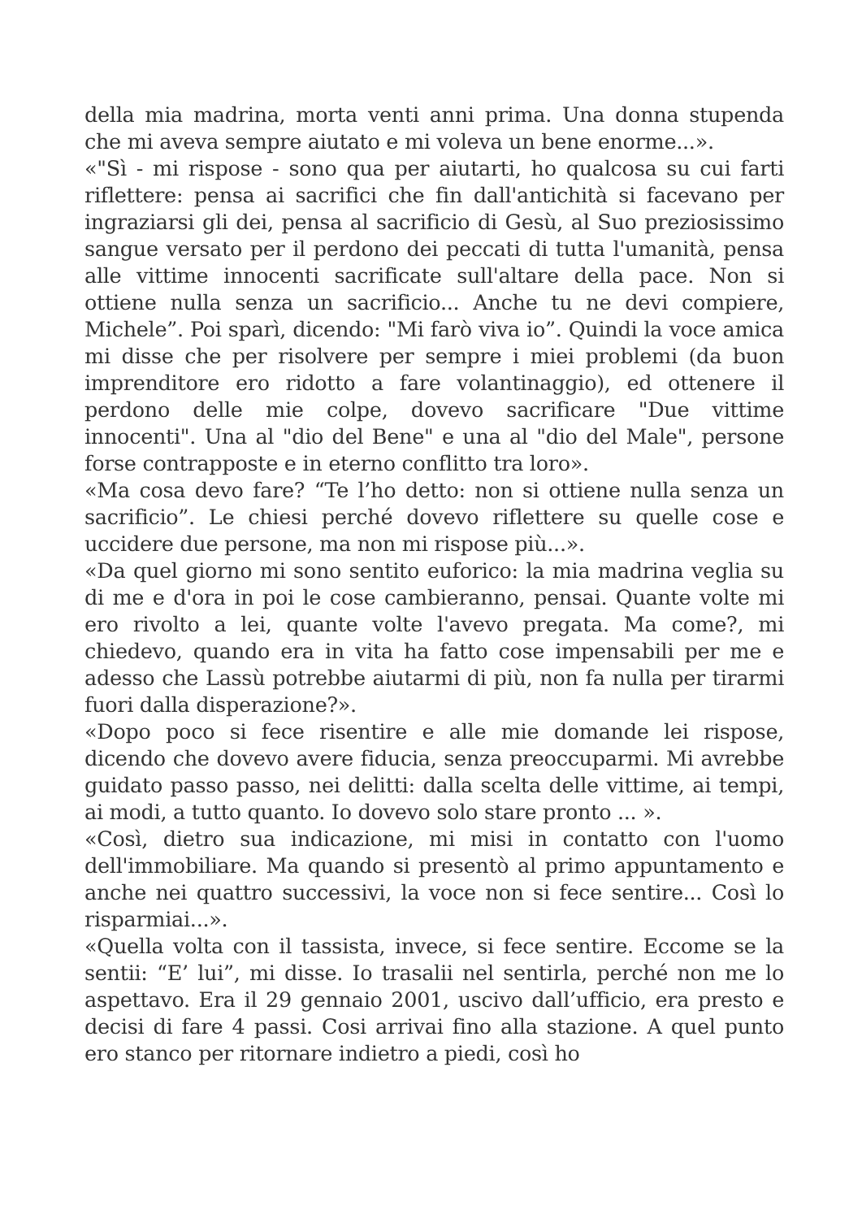della mia madrina, morta venti anni prima. Una donna stupenda che mi aveva sempre aiutato e mi voleva un bene enorme...».
«"Sì - mi rispose - sono qua per aiutarti, ho qualcosa su cui farti riflettere: pensa ai sacrifici che fin dall'antichità si facevano per ingraziarsi gli dei, pensa al sacrificio di Gesù, al Suo preziosissimo sangue versato per il perdono dei peccati di tutta l'umanità, pensa alle vittime innocenti sacrificate sull'altare della pace. Non si ottiene nulla senza un sacrificio... Anche tu ne devi compiere, Michele”. Poi sparì, dicendo: "Mi farò viva io”. Quindi la voce amica mi disse che per risolvere per sempre i miei problemi (da buon imprenditore ero ridotto a fare volantinaggio), ed ottenere il perdono delle mie colpe, dovevo sacrificare "Due vittime innocenti". Una al "dio del Bene" e una al "dio del Male", persone forse contrapposte e in eterno conflitto tra loro».
«Ma cosa devo fare? “Te l’ho detto: non si ottiene nulla senza un sacrificio”. Le chiesi perché dovevo riflettere su quelle cose e uccidere due persone, ma non mi rispose più...».
«Da quel giorno mi sono sentito euforico: la mia madrina veglia su di me e d'ora in poi le cose cambieranno, pensai. Quante volte mi ero rivolto a lei, quante volte l'avevo pregata. Ma come?, mi chiedevo, quando era in vita ha fatto cose impensabili per me e adesso che Lassù potrebbe aiutarmi di più, non fa nulla per tirarmi fuori dalla disperazione?».
«Dopo poco si fece risentire e alle mie domande lei rispose, dicendo che dovevo avere fiducia, senza preoccuparmi. Mi avrebbe guidato passo passo, nei delitti: dalla scelta delle vittime, ai tempi, ai modi, a tutto quanto. Io dovevo solo stare pronto ... ».
«Così, dietro sua indicazione, mi misi in contatto con l'uomo dell'immobiliare. Ma quando si presentò al primo appuntamento e anche nei quattro successivi, la voce non si fece sentire... Così lo risparmiai...».
«Quella volta con il tassista, invece, si fece sentire. Eccome se la sentii: “E’ lui”, mi disse. Io trasalii nel sentirla, perché non me lo aspettavo. Era il 29 gennaio 2001, uscivo dall’ufficio, era presto e decisi di fare 4 passi. Cosi arrivai fino alla stazione. A quel punto ero stanco per ritornare indietro a piedi, così ho